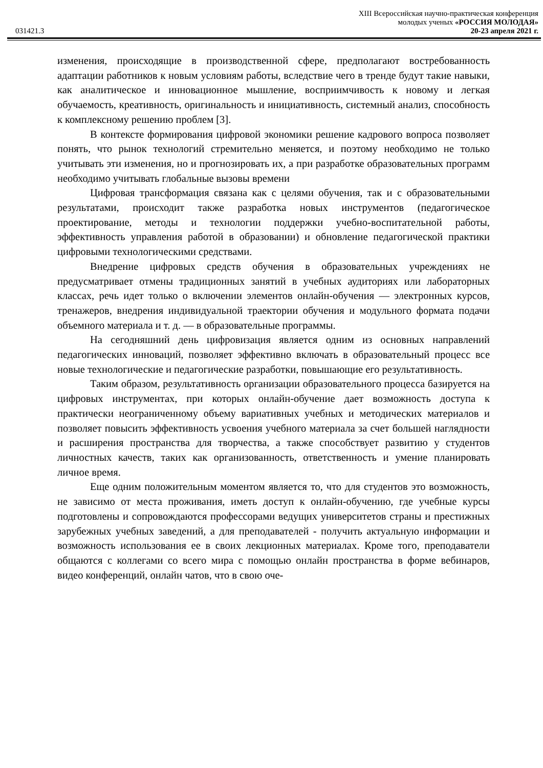XIII Всероссийская научно-практическая конференция
молодых ученых «РОССИЯ МОЛОДАЯ»
031421.3 20-23 апреля 2021 г.
изменения, происходящие в производственной сфере, предполагают востребованность адаптации работников к новым условиям работы, вследствие чего в тренде будут такие навыки, как аналитическое и инновационное мышление, восприимчивость к новому и легкая обучаемость, креативность, оригинальность и инициативность, системный анализ, способность к комплексному решению проблем [3].
В контексте формирования цифровой экономики решение кадрового вопроса позволяет понять, что рынок технологий стремительно меняется, и поэтому необходимо не только учитывать эти изменения, но и прогнозировать их, а при разработке образовательных программ необходимо учитывать глобальные вызовы времени
Цифровая трансформация связана как с целями обучения, так и с образовательными результатами, происходит также разработка новых инструментов (педагогическое проектирование, методы и технологии поддержки учебно-воспитательной работы, эффективность управления работой в образовании) и обновление педагогической практики цифровыми технологическими средствами.
Внедрение цифровых средств обучения в образовательных учреждениях не предусматривает отмены традиционных занятий в учебных аудиториях или лабораторных классах, речь идет только о включении элементов онлайн-обучения — электронных курсов, тренажеров, внедрения индивидуальной траектории обучения и модульного формата подачи объемного материала и т. д. — в образовательные программы.
На сегодняшний день цифровизация является одним из основных направлений педагогических инноваций, позволяет эффективно включать в образовательный процесс все новые технологические и педагогические разработки, повышающие его результативность.
Таким образом, результативность организации образовательного процесса базируется на цифровых инструментах, при которых онлайн-обучение дает возможность доступа к практически неограниченному объему вариативных учебных и методических материалов и позволяет повысить эффективность усвоения учебного материала за счет большей наглядности и расширения пространства для творчества, а также способствует развитию у студентов личностных качеств, таких как организованность, ответственность и умение планировать личное время.
Еще одним положительным моментом является то, что для студентов это возможность, не зависимо от места проживания, иметь доступ к онлайн-обучению, где учебные курсы подготовлены и сопровождаются профессорами ведущих университетов страны и престижных зарубежных учебных заведений, а для преподавателей - получить актуальную информации и возможность использования ее в своих лекционных материалах. Кроме того, преподаватели общаются с коллегами со всего мира с помощью онлайн пространства в форме вебинаров, видео конференций, онлайн чатов, что в свою оче-